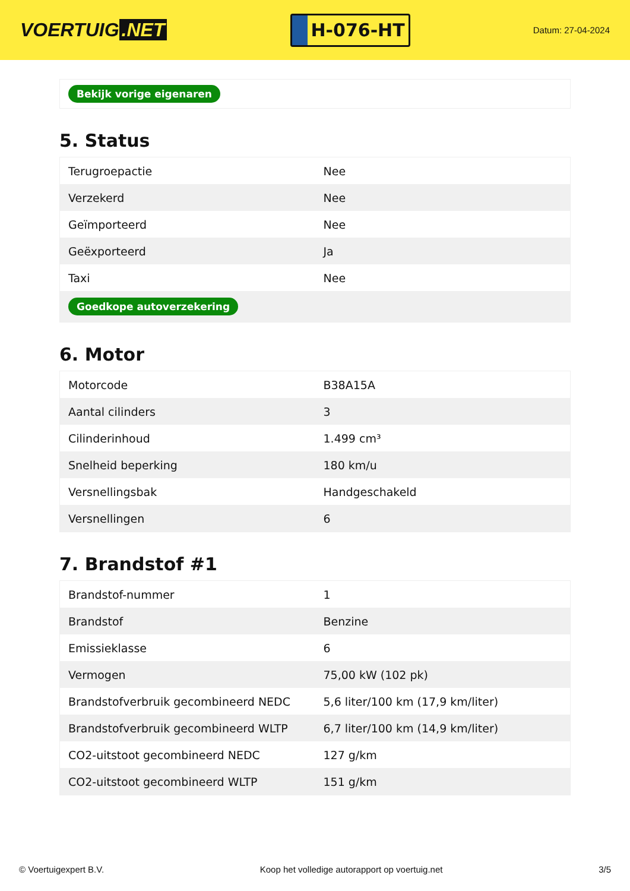VOERTUIG.NET
H-076-HT
Datum: 27-04-2024
Bekijk vorige eigenaren
5. Status
| Terugroepactie | Nee |
| Verzekerd | Nee |
| Geïmporteerd | Nee |
| Geëxporteerd | Ja |
| Taxi | Nee |
| Goedkope autoverzekering | |
6. Motor
| Motorcode | B38A15A |
| Aantal cilinders | 3 |
| Cilinderinhoud | 1.499 cm³ |
| Snelheid beperking | 180 km/u |
| Versnellingsbak | Handgeschakeld |
| Versnellingen | 6 |
7. Brandstof #1
| Brandstof-nummer | 1 |
| Brandstof | Benzine |
| Emissieklasse | 6 |
| Vermogen | 75,00 kW (102 pk) |
| Brandstofverbruik gecombineerd NEDC | 5,6 liter/100 km (17,9 km/liter) |
| Brandstofverbruik gecombineerd WLTP | 6,7 liter/100 km (14,9 km/liter) |
| CO2-uitstoot gecombineerd NEDC | 127 g/km |
| CO2-uitstoot gecombineerd WLTP | 151 g/km |
© Voertuigexpert B.V. Koop het volledige autorapport op voertuig.net 3/5